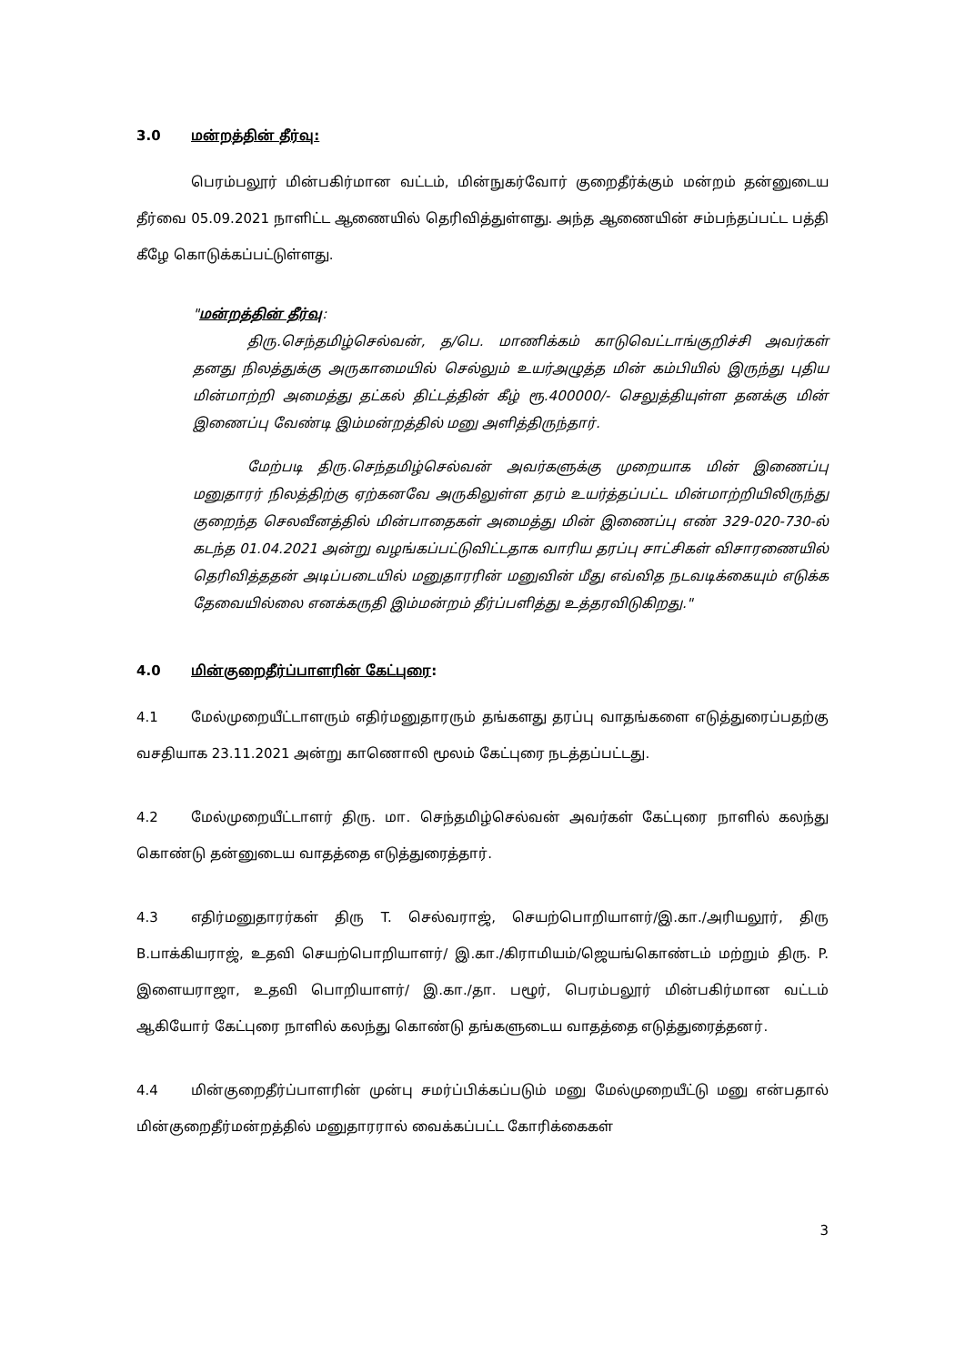3.0 மன்றத்தின் தீர்வு:
பெரம்பலூர் மின்பகிர்மான வட்டம், மின்நுகர்வோர் குறைதீர்க்கும் மன்றம் தன்னுடைய தீர்வை 05.09.2021 நாளிட்ட ஆணையில் தெரிவித்துள்ளது. அந்த ஆணையின் சம்பந்தப்பட்ட பத்தி கீழே கொடுக்கப்பட்டுள்ளது.
"மன்றத்தின் தீர்வு:
திரு.செந்தமிழ்செல்வன், த/பெ. மாணிக்கம் காடுவெட்டாங்குறிச்சி அவர்கள் தனது நிலத்துக்கு அருகாமையில் செல்லும் உயர்அழுத்த மின் கம்பியில் இருந்து புதிய மின்மாற்றி அமைத்து தட்கல் திட்டத்தின் கீழ் ரூ.400000/- செலுத்தியுள்ள தனக்கு மின் இணைப்பு வேண்டி இம்மன்றத்தில் மனு அளித்திருந்தார்.
மேற்படி திரு.செந்தமிழ்செல்வன் அவர்களுக்கு முறையாக மின் இணைப்பு மனுதாரர் நிலத்திற்கு ஏற்கனவே அருகிலுள்ள தரம் உயர்த்தப்பட்ட மின்மாற்றியிலிருந்து குறைந்த செலவீனத்தில் மின்பாதைகள் அமைத்து மின் இணைப்பு எண் 329-020-730-ல் கடந்த 01.04.2021 அன்று வழங்கப்பட்டுவிட்டதாக வாரிய தரப்பு சாட்சிகள் விசாரணையில் தெரிவித்ததன் அடிப்படையில் மனுதாரரின் மனுவின் மீது எவ்வித நடவடிக்கையும் எடுக்க தேவையில்லை எனக்கருதி இம்மன்றம் தீர்ப்பளித்து உத்தரவிடுகிறது."
4.0 மின்குறைதீர்ப்பாளரின் கேட்புரை:
4.1 மேல்முறையீட்டாளரும் எதிர்மனுதாரரும் தங்களது தரப்பு வாதங்களை எடுத்துரைப்பதற்கு வசதியாக 23.11.2021 அன்று காணொலி மூலம் கேட்புரை நடத்தப்பட்டது.
4.2 மேல்முறையீட்டாளர் திரு. மா. செந்தமிழ்செல்வன் அவர்கள் கேட்புரை நாளில் கலந்து கொண்டு தன்னுடைய வாதத்தை எடுத்துரைத்தார்.
4.3 எதிர்மனுதாரர்கள் திரு T. செல்வராஜ், செயற்பொறியாளர்/இ.கா./அரியலூர், திரு B.பாக்கியராஜ், உதவி செயற்பொறியாளர்/ இ.கா./கிராமியம்/ஜெயங்கொண்டம் மற்றும் திரு. P. இளையராஜா, உதவி பொறியாளர்/ இ.கா./தா. பழூர், பெரம்பலூர் மின்பகிர்மான வட்டம் ஆகியோர் கேட்புரை நாளில் கலந்து கொண்டு தங்களுடைய வாதத்தை எடுத்துரைத்தனர்.
4.4 மின்குறைதீர்ப்பாளரின் முன்பு சமர்ப்பிக்கப்படும் மனு மேல்முறையீட்டு மனு என்பதால் மின்குறைதீர்மன்றத்தில் மனுதாரரால் வைக்கப்பட்ட கோரிக்கைகள்
3